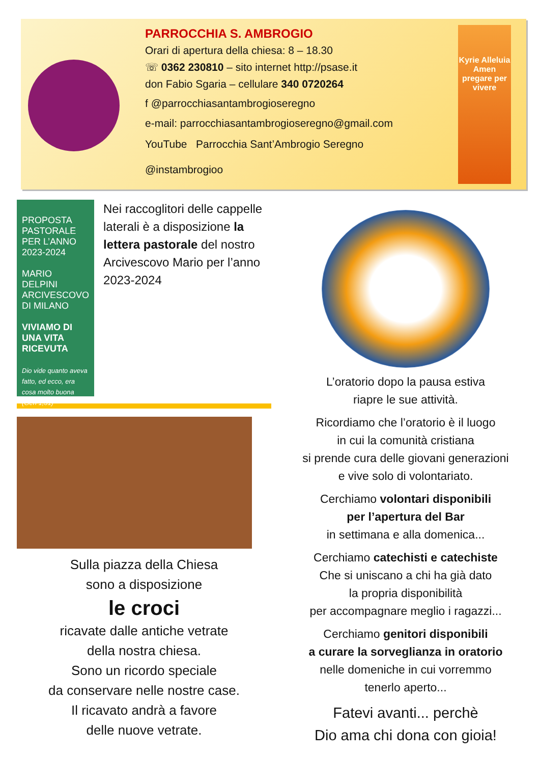PARROCCHIA S. AMBROGIO
Orari di apertura della chiesa: 8 – 18.30
☏ 0362 230810 – sito internet http://psase.it
don Fabio Sgaria – cellulare 340 0720264
f @parrocchiasantambrogioseregno
e-mail: parrocchiasantambrogioseregno@gmail.com
YouTube Parrocchia Sant’Ambrogio Seregno
@instambrogioo
Kyrie Alleluia Amen
pregare per vivere
PROPOSTA PASTORALE PER L’ANNO 2023-2024
MARIO DELPINI
ARCIVESCOVO DI MILANO
VIVIAMO DI UNA VITA RICEVUTA
Dio vide quanto aveva fatto, ed ecco, era cosa molto buona (Gen 1,31)
Nei raccoglitori delle cappelle laterali è a disposizione la lettera pastorale del nostro Arcivescovo Mario per l’anno 2023-2024
Sulla piazza della Chiesa
sono a disposizione
le croci
ricavate dalle antiche vetrate
della nostra chiesa.
Sono un ricordo speciale
da conservare nelle nostre case.
Il ricavato andrà a favore
delle nuove vetrate.
L’oratorio dopo la pausa estiva
riapre le sue attività.
Ricordiamo che l’oratorio è il luogo
in cui la comunità cristiana
si prende cura delle giovani generazioni
e vive solo di volontariato.
Cerchiamo volontari disponibili
per l’apertura del Bar
in settimana e alla domenica...
Cerchiamo catechisti e catechiste
Che si uniscano a chi ha già dato
la propria disponibilità
per accompagnare meglio i ragazzi...
Cerchiamo genitori disponibili
a curare la sorveglianza in oratorio
nelle domeniche in cui vorremmo
tenerlo aperto...
Fatevi avanti... perchè
Dio ama chi dona con gioia!